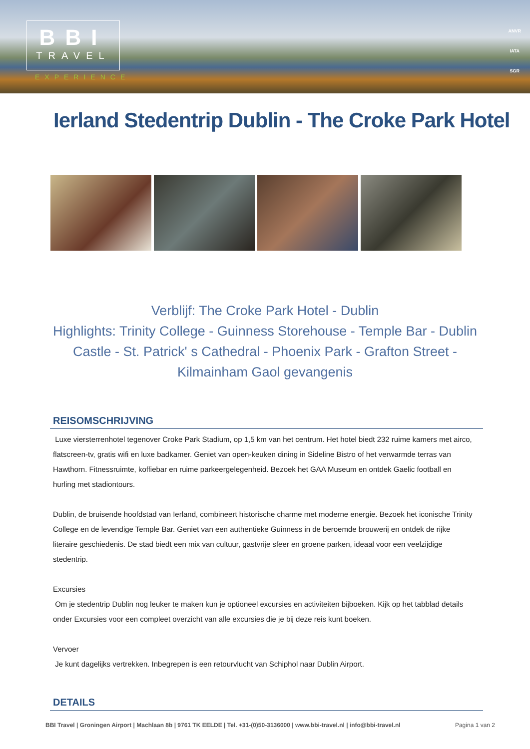BBI
TRAVEL
EXPERIENCE
ANVR
IATA
SGR
Ierland Stedentrip Dublin - The Croke Park Hotel
Verblijf: The Croke Park Hotel - Dublin
Highlights: Trinity College - Guinness Storehouse - Temple Bar - Dublin Castle - St. Patrick' s Cathedral - Phoenix Park - Grafton Street - Kilmainham Gaol gevangenis
REISOMSCHRIJVING
Luxe viersterrenhotel tegenover Croke Park Stadium, op 1,5 km van het centrum. Het hotel biedt 232 ruime kamers met airco, flatscreen-tv, gratis wifi en luxe badkamer. Geniet van open-keuken dining in Sideline Bistro of het verwarmde terras van Hawthorn. Fitnessruimte, koffiebar en ruime parkeergelegenheid. Bezoek het GAA Museum en ontdek Gaelic football en hurling met stadiontours.
Dublin, de bruisende hoofdstad van Ierland, combineert historische charme met moderne energie. Bezoek het iconische Trinity College en de levendige Temple Bar. Geniet van een authentieke Guinness in de beroemde brouwerij en ontdek de rijke literaire geschiedenis. De stad biedt een mix van cultuur, gastvrije sfeer en groene parken, ideaal voor een veelzijdige stedentrip.
Excursies
Om je stedentrip Dublin nog leuker te maken kun je optioneel excursies en activiteiten bijboeken. Kijk op het tabblad details onder Excursies voor een compleet overzicht van alle excursies die je bij deze reis kunt boeken.
Vervoer
Je kunt dagelijks vertrekken. Inbegrepen is een retourvlucht van Schiphol naar Dublin Airport.
DETAILS
BBI Travel | Groningen Airport | Machlaan 8b | 9761 TK EELDE | Tel. +31-(0)50-3136000 | www.bbi-travel.nl | info@bbi-travel.nl Pagina 1 van 2